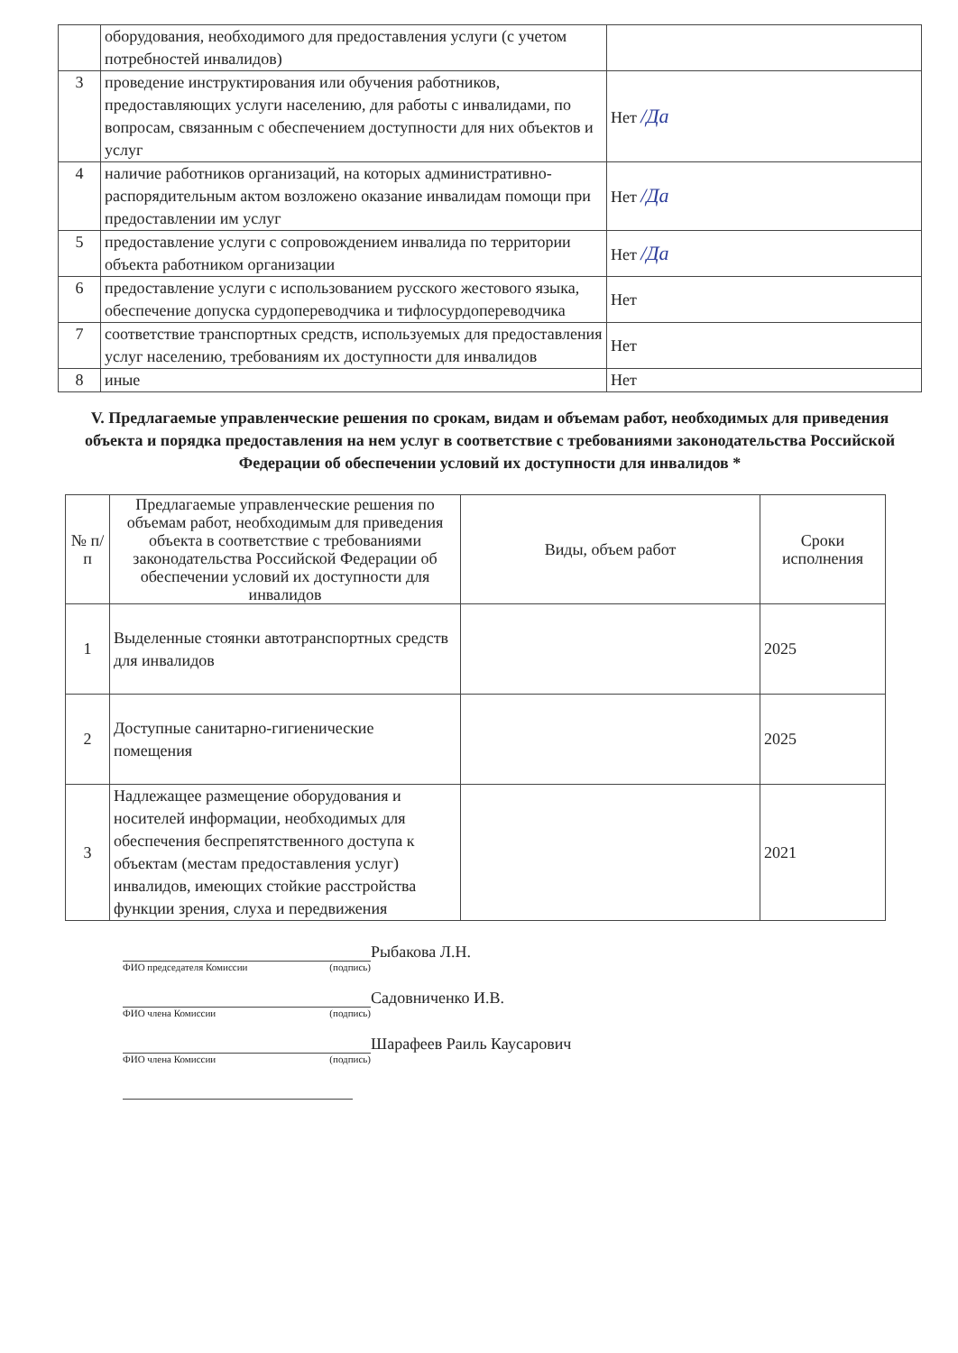| | оборудования, необходимого для предоставления услуги (с учетом потребностей инвалидов) | |
| 3 | проведение инструктирования или обучения работников, предоставляющих услуги населению, для работы с инвалидами, по вопросам, связанным с обеспечением доступности для них объектов и услуг | Нет /Да |
| 4 | наличие работников организаций, на которых административно-распорядительным актом возложено оказание инвалидам помощи при предоставлении им услуг | Нет /Да |
| 5 | предоставление услуги с сопровождением инвалида по территории объекта работником организации | Нет /Да |
| 6 | предоставление услуги с использованием русского жестового языка, обеспечение допуска сурдопереводчика и тифлосурдопереводчика | Нет |
| 7 | соответствие транспортных средств, используемых для предоставления услуг населению, требованиям их доступности для инвалидов | Нет |
| 8 | иные | Нет |
V. Предлагаемые управленческие решения по срокам, видам и объемам работ, необходимых для приведения объекта и порядка предоставления на нем услуг в соответствие с требованиями законодательства Российской Федерации об обеспечении условий их доступности для инвалидов *
| № п/п | Предлагаемые управленческие решения по объемам работ, необходимым для приведения объекта в соответствие с требованиями законодательства Российской Федерации об обеспечении условий их доступности для инвалидов | Виды, объем работ | Сроки исполнения |
| --- | --- | --- | --- |
| 1 | Выделенные стоянки автотранспортных средств для инвалидов | | 2025 |
| 2 | Доступные санитарно-гигиенические помещения | | 2025 |
| 3 | Надлежащее размещение оборудования и носителей информации, необходимых для обеспечения беспрепятственного доступа к объектам (местам предоставления услуг) инвалидов, имеющих стойкие расстройства функции зрения, слуха и передвижения | | 2021 |
Рыбакова Л.Н.
ФИО председателя Комиссии (подпись)
Садовниченко И.В.
ФИО члена Комиссии (подпись)
Шарафеев Раиль Каусарович
ФИО члена Комиссии (подпись)